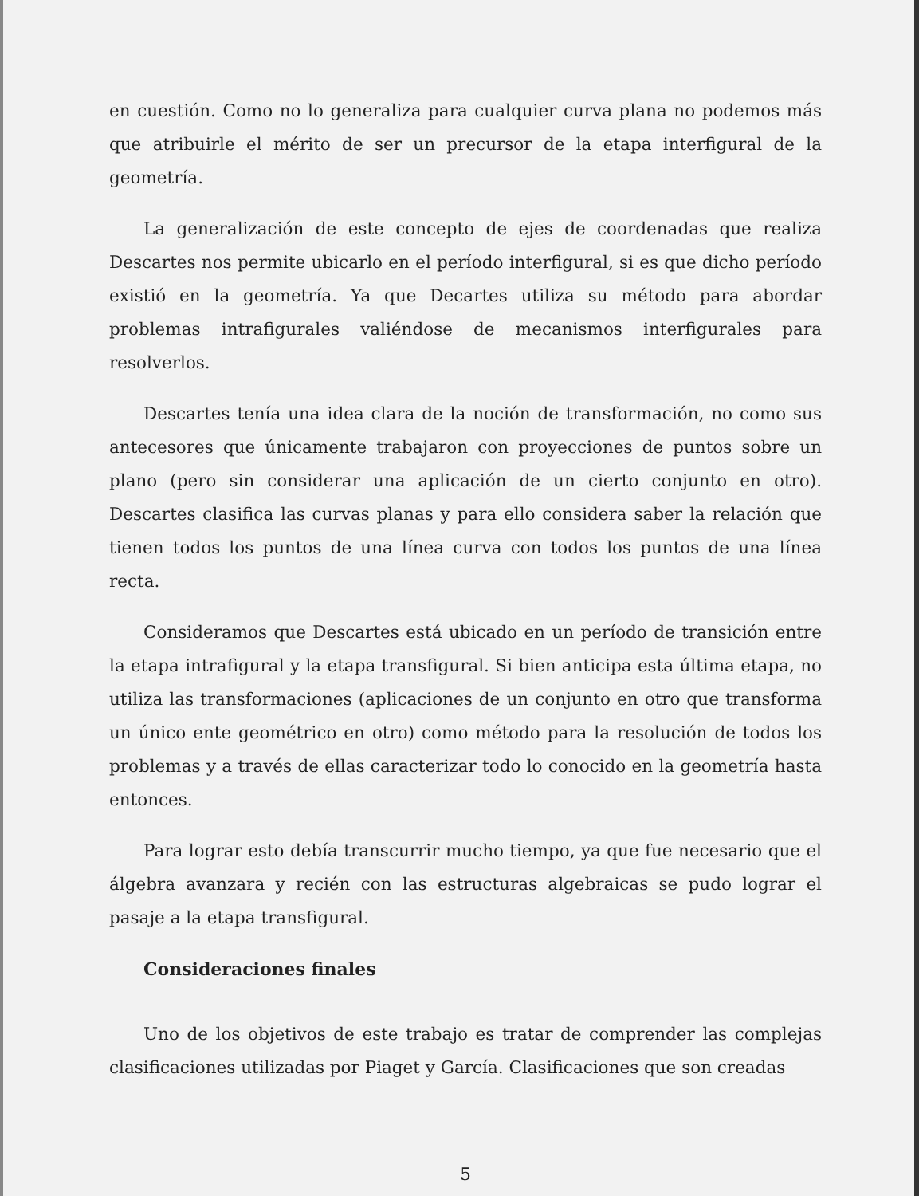en cuestión. Como no lo generaliza para cualquier curva plana no podemos más que atribuirle el mérito de ser un precursor de la etapa interfigural de la geometría.
La generalización de este concepto de ejes de coordenadas que realiza Descartes nos permite ubicarlo en el período interfigural, si es que dicho período existió en la geometría. Ya que Decartes utiliza su método para abordar problemas intrafigurales valiéndose de mecanismos interfigurales para resolverlos.
Descartes tenía una idea clara de la noción de transformación, no como sus antecesores que únicamente trabajaron con proyecciones de puntos sobre un plano (pero sin considerar una aplicación de un cierto conjunto en otro). Descartes clasifica las curvas planas y para ello considera saber la relación que tienen todos los puntos de una línea curva con todos los puntos de una línea recta.
Consideramos que Descartes está ubicado en un período de transición entre la etapa intrafigural y la etapa transfigural. Si bien anticipa esta última etapa, no utiliza las transformaciones (aplicaciones de un conjunto en otro que transforma un único ente geométrico en otro) como método para la resolución de todos los problemas y a través de ellas caracterizar todo lo conocido en la geometría hasta entonces.
Para lograr esto debía transcurrir mucho tiempo, ya que fue necesario que el álgebra avanzara y recién con las estructuras algebraicas se pudo lograr el pasaje a la etapa transfigural.
Consideraciones finales
Uno de los objetivos de este trabajo es tratar de comprender las complejas clasificaciones utilizadas por Piaget y García. Clasificaciones que son creadas
5